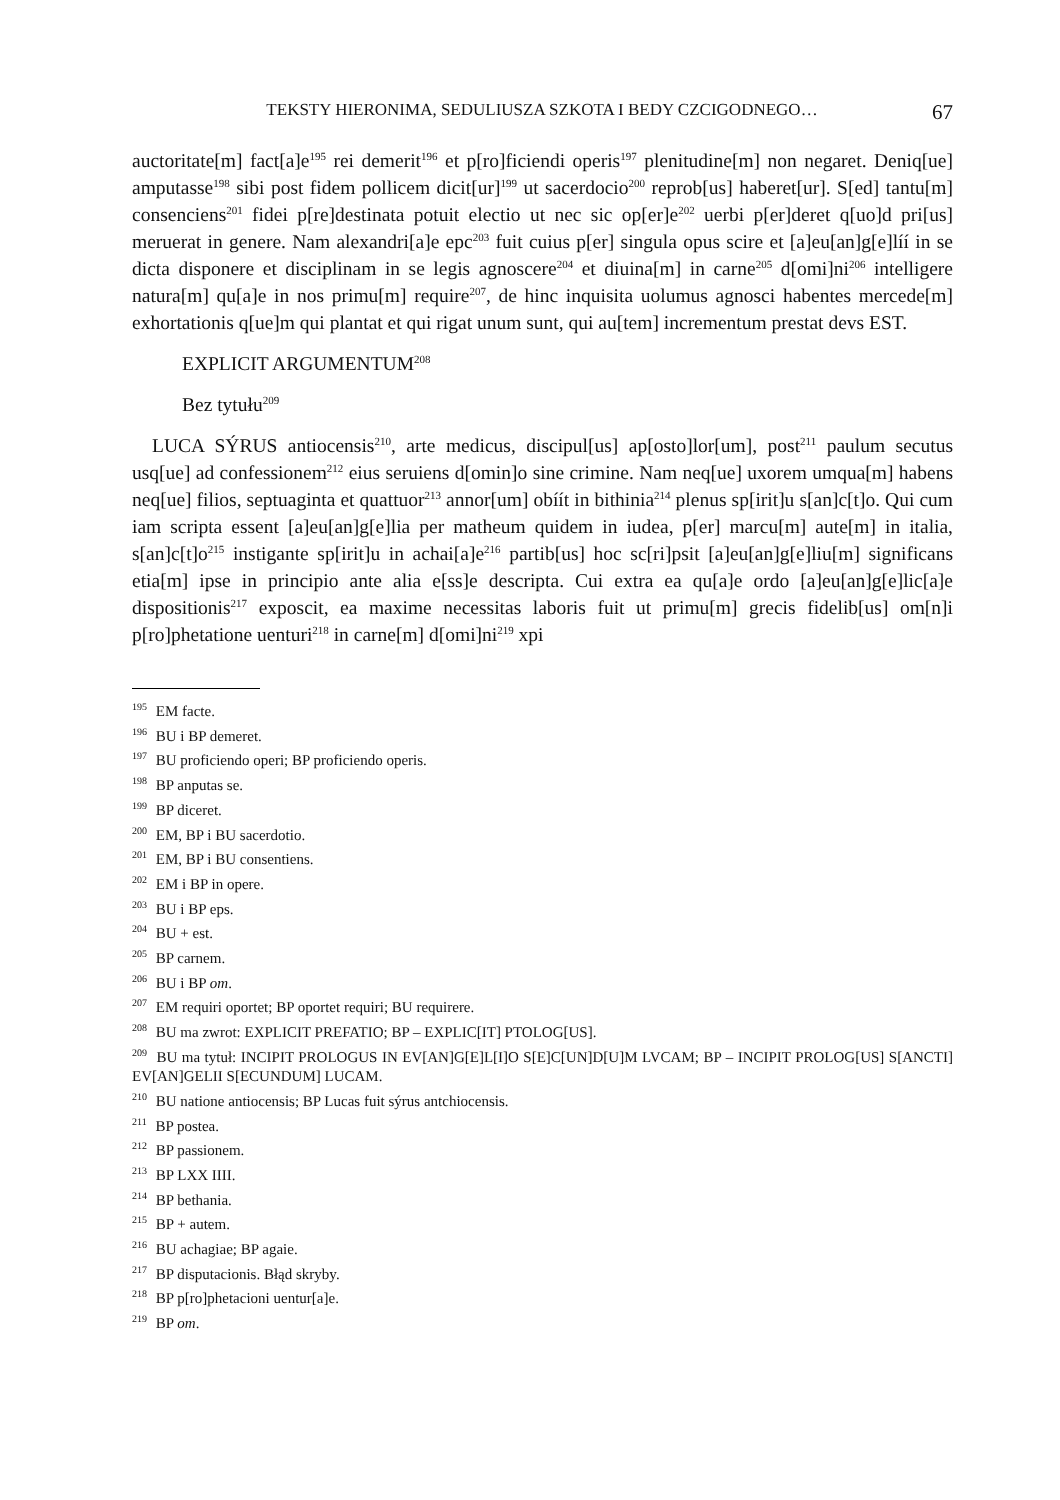TEKSTY HIERONIMA, SEDULIUSZA SZKOTA I BEDY CZCIGODNEGO… 67
auctoritate[m] fact[a]e<sup>195</sup> rei demerit<sup>196</sup> et p[ro]ficiendi operis<sup>197</sup> plenitudine[m] non negaret. Deniq[ue] amputasse<sup>198</sup> sibi post fidem pollicem dicit[ur]<sup>199</sup> ut sacerdocio<sup>200</sup> reprob[us] haberet[ur]. S[ed] tantu[m] consenciens<sup>201</sup> fidei p[re]destinata potuit electio ut nec sic op[er]e<sup>202</sup> uerbi p[er]deret q[uo]d pri[us] meruerat in genere. Nam alexandri[a]e epc<sup>203</sup> fuit cuius p[er] singula opus scire et [a]eu[an]g[e]líí in se dicta disponere et disciplinam in se legis agnoscere<sup>204</sup> et diuina[m] in carne<sup>205</sup> d[omi]ni<sup>206</sup> intelligere natura[m] qu[a]e in nos primu[m] require<sup>207</sup>, de hinc inquisita uolumus agnosci habentes mercede[m] exhortationis q[ue]m qui plantat et qui rigat unum sunt, qui au[tem] incrementum prestat devs EST.
EXPLICIT ARGUMENTUM<sup>208</sup>
Bez tytułu<sup>209</sup>
LUCA SÝRUS antiocensis<sup>210</sup>, arte medicus, discipul[us] ap[osto]lor[um], post<sup>211</sup> paulum secutus usq[ue] ad confessionem<sup>212</sup> eius seruiens d[omin]o sine crimine. Nam neq[ue] uxorem umqua[m] habens neq[ue] filios, septuaginta et quattuor<sup>213</sup> annor[um] obíít in bithinia<sup>214</sup> plenus sp[irit]u s[an]c[t]o. Qui cum iam scripta essent [a]eu[an]g[e]lia per matheum quidem in iudea, p[er] marcu[m] aute[m] in italia, s[an]c[t]o<sup>215</sup> instigante sp[irit]u in achai[a]e<sup>216</sup> partib[us] hoc sc[ri]psit [a]eu[an]g[e]liu[m] significans etia[m] ipse in principio ante alia e[ss]e descripta. Cui extra ea qu[a]e ordo [a]eu[an]g[e]lic[a]e dispositionis<sup>217</sup> exposcit, ea maxime necessitas laboris fuit ut primu[m] grecis fidelib[us] om[n]i p[ro]phetatione uenturi<sup>218</sup> in carne[m] d[omi]ni<sup>219</sup> xpi
<sup>195</sup> EM facte.
<sup>196</sup> BU i BP demeret.
<sup>197</sup> BU proficiendo operi; BP proficiendo operis.
<sup>198</sup> BP anputas se.
<sup>199</sup> BP diceret.
<sup>200</sup> EM, BP i BU sacerdotio.
<sup>201</sup> EM, BP i BU consentiens.
<sup>202</sup> EM i BP in opere.
<sup>203</sup> BU i BP eps.
<sup>204</sup> BU + est.
<sup>205</sup> BP carnem.
<sup>206</sup> BU i BP om.
<sup>207</sup> EM requiri oportet; BP oportet requiri; BU requirere.
<sup>208</sup> BU ma zwrot: EXPLICIT PREFATIO; BP – EXPLIC[IT] PTOLOG[US].
<sup>209</sup> BU ma tytuł: INCIPIT PROLOGUS IN EV[AN]G[E]L[I]O S[E]C[UN]D[U]M LVCAM; BP – INCIPIT PROLOG[US] S[ANCTI] EV[AN]GELII S[ECUNDUM] LUCAM.
<sup>210</sup> BU natione antiocensis; BP Lucas fuit sýrus antchiocensis.
<sup>211</sup> BP postea.
<sup>212</sup> BP passionem.
<sup>213</sup> BP LXX IIII.
<sup>214</sup> BP bethania.
<sup>215</sup> BP + autem.
<sup>216</sup> BU achagiae; BP agaie.
<sup>217</sup> BP disputacionis. Błąd skryby.
<sup>218</sup> BP p[ro]phetacioni uentur[a]e.
<sup>219</sup> BP om.